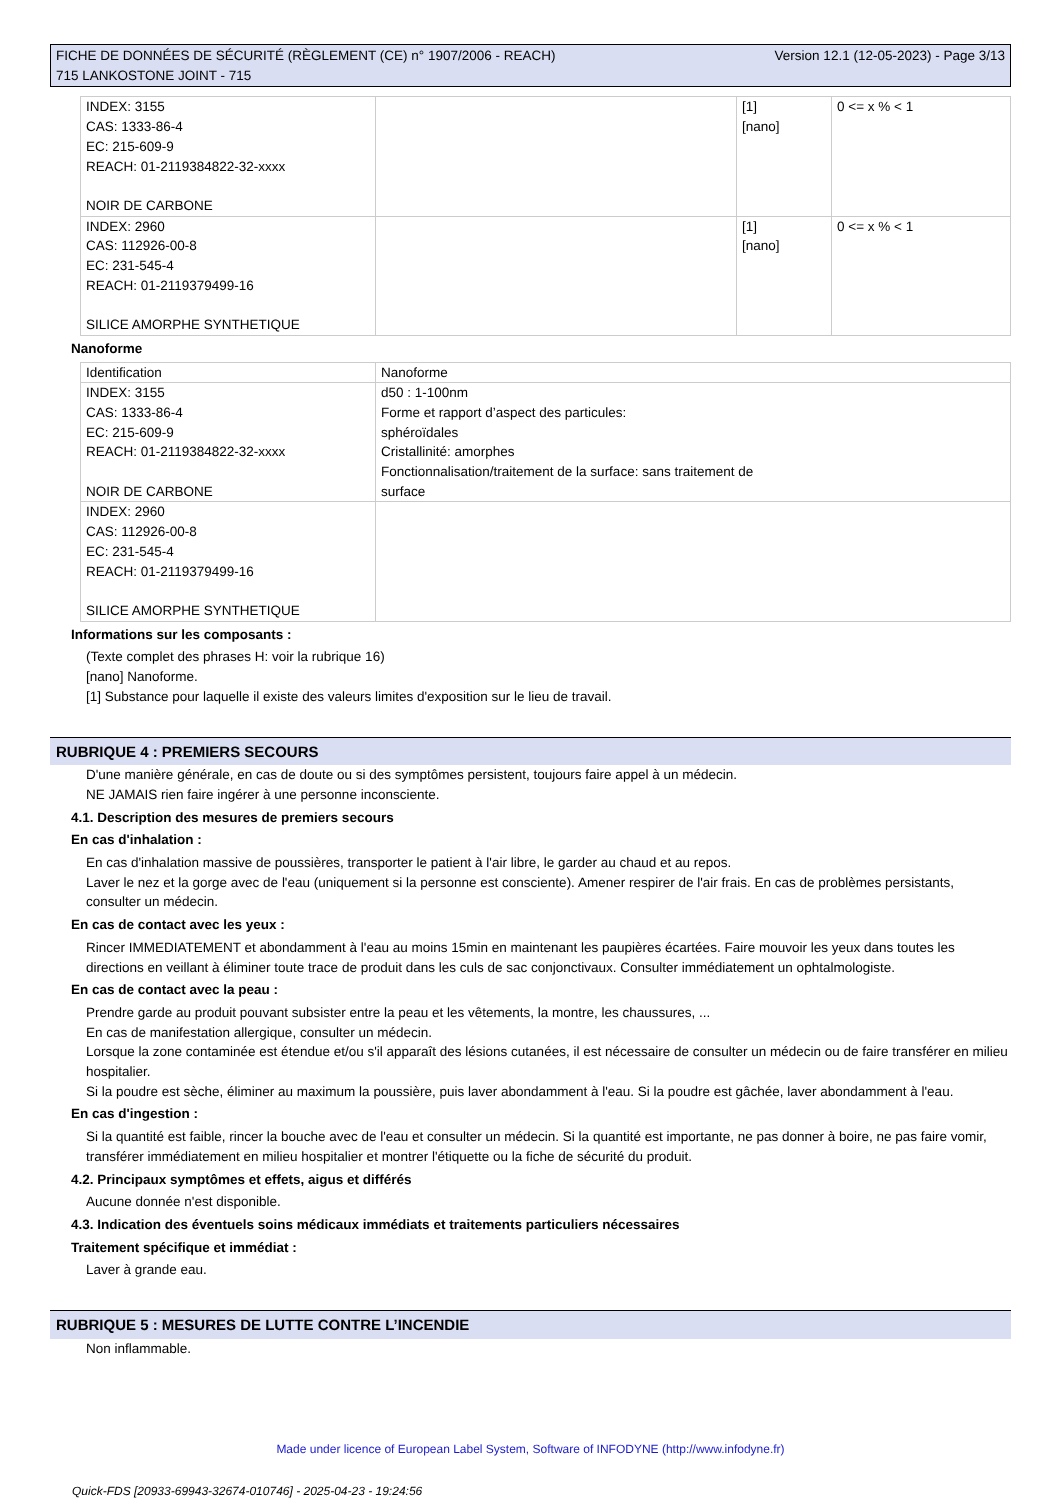FICHE DE DONNÉES DE SÉCURITÉ (RÈGLEMENT (CE) n° 1907/2006 - REACH)
715 LANKOSTONE JOINT - 715
Version 12.1 (12-05-2023) - Page 3/13
| INDEX: 3155 CAS: 1333-86-4 EC: 215-609-9 REACH: 01-2119384822-32-xxxx NOIR DE CARBONE | | [1] [nano] | 0 <= x % < 1 |
| INDEX: 2960 CAS: 112926-00-8 EC: 231-545-4 REACH: 01-2119379499-16 SILICE AMORPHE SYNTHETIQUE | | [1] [nano] | 0 <= x % < 1 |
Nanoforme
| Identification | Nanoforme |
| INDEX: 3155 CAS: 1333-86-4 EC: 215-609-9 REACH: 01-2119384822-32-xxxx NOIR DE CARBONE | d50 : 1-100nm Forme et rapport d’aspect des particules: sphéroïdales Cristallinité: amorphes Fonctionnalisation/traitement de la surface: sans traitement de surface |
| INDEX: 2960 CAS: 112926-00-8 EC: 231-545-4 REACH: 01-2119379499-16 SILICE AMORPHE SYNTHETIQUE | |
Informations sur les composants :
(Texte complet des phrases H: voir la rubrique 16)
[nano] Nanoforme.
[1] Substance pour laquelle il existe des valeurs limites d'exposition sur le lieu de travail.
RUBRIQUE 4 : PREMIERS SECOURS
D'une manière générale, en cas de doute ou si des symptômes persistent, toujours faire appel à un médecin.
NE JAMAIS rien faire ingérer à une personne inconsciente.
4.1. Description des mesures de premiers secours
En cas d'inhalation :
En cas d'inhalation massive de poussières, transporter le patient à l'air libre, le garder au chaud et au repos.
Laver le nez et la gorge avec de l'eau (uniquement si la personne est consciente). Amener respirer de l'air frais. En cas de problèmes persistants, consulter un médecin.
En cas de contact avec les yeux :
Rincer IMMEDIATEMENT et abondamment à l'eau au moins 15min en maintenant les paupières écartées. Faire mouvoir les yeux dans toutes les directions en veillant à éliminer toute trace de produit dans les culs de sac conjonctivaux. Consulter immédiatement un ophtalmologiste.
En cas de contact avec la peau :
Prendre garde au produit pouvant subsister entre la peau et les vêtements, la montre, les chaussures, ...
En cas de manifestation allergique, consulter un médecin.
Lorsque la zone contaminée est étendue et/ou s'il apparaît des lésions cutanées, il est nécessaire de consulter un médecin ou de faire transférer en milieu hospitalier.
Si la poudre est sèche, éliminer au maximum la poussière, puis laver abondamment à l'eau. Si la poudre est gâchée, laver abondamment à l'eau.
En cas d'ingestion :
Si la quantité est faible, rincer la bouche avec de l'eau et consulter un médecin. Si la quantité est importante, ne pas donner à boire, ne pas faire vomir, transférer immédiatement en milieu hospitalier et montrer l'étiquette ou la fiche de sécurité du produit.
4.2. Principaux symptômes et effets, aigus et différés
Aucune donnée n'est disponible.
4.3. Indication des éventuels soins médicaux immédiats et traitements particuliers nécessaires
Traitement spécifique et immédiat :
Laver à grande eau.
RUBRIQUE 5 : MESURES DE LUTTE CONTRE L’INCENDIE
Non inflammable.
Made under licence of European Label System, Software of INFODYNE (http://www.infodyne.fr)
Quick-FDS [20933-69943-32674-010746] - 2025-04-23 - 19:24:56